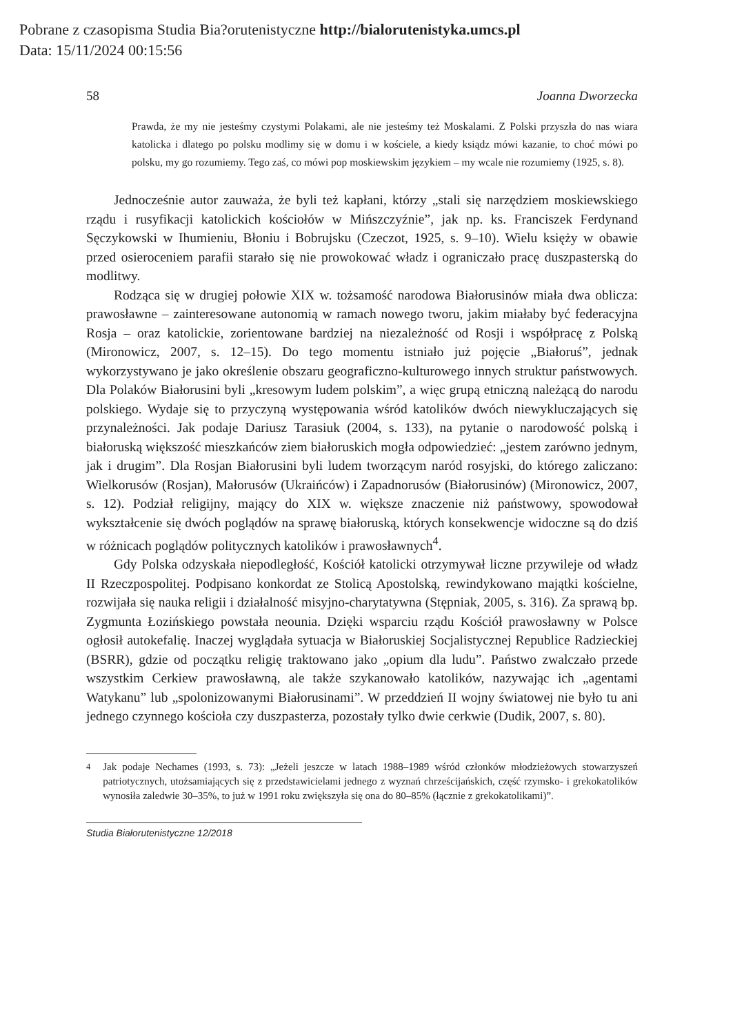Pobrane z czasopisma Studia Bia?orutenistyczne http://bialorutenistyka.umcs.pl
Data: 15/11/2024 00:15:56
58 Joanna Dworzecka
Prawda, że my nie jesteśmy czystymi Polakami, ale nie jesteśmy też Moskalami. Z Polski przyszła do nas wiara katolicka i dlatego po polsku modlimy się w domu i w kościele, a kiedy ksiądz mówi kazanie, to choć mówi po polsku, my go rozumiemy. Tego zaś, co mówi pop moskiewskim językiem – my wcale nie rozumiemy (1925, s. 8).
Jednocześnie autor zauważa, że byli też kapłani, którzy „stali się narzędziem moskiewskiego rządu i rusyfikacji katolickich kościołów w Mińszczyźnie”, jak np. ks. Franciszek Ferdynand Sęczykowski w Ihumieniu, Błoniu i Bobrujsku (Czeczot, 1925, s. 9–10). Wielu księży w obawie przed osieroceniem parafii starało się nie prowokować władz i ograniczało pracę duszpasterską do modlitwy.
Rodząca się w drugiej połowie XIX w. tożsamość narodowa Białorusinów miała dwa oblicza: prawosławne – zainteresowane autonomią w ramach nowego tworu, jakim miałaby być federacyjna Rosja – oraz katolickie, zorientowane bardziej na niezależność od Rosji i współpracę z Polską (Mironowicz, 2007, s. 12–15). Do tego momentu istniało już pojęcie „Białoruś”, jednak wykorzystywano je jako określenie obszaru geograficzno-kulturowego innych struktur państwowych. Dla Polaków Białorusini byli „kresowym ludem polskim”, a więc grupą etniczną należącą do narodu polskiego. Wydaje się to przyczyną występowania wśród katolików dwóch niewykluczających się przynależności. Jak podaje Dariusz Tarasiuk (2004, s. 133), na pytanie o narodowość polską i białoruską większość mieszkańców ziem białoruskich mogła odpowiedzieć: „jestem zarówno jednym, jak i drugim”. Dla Rosjan Białorusini byli ludem tworzącym naród rosyjski, do którego zaliczano: Wielkorusów (Rosjan), Małorusów (Ukraińców) i Zapadnorusów (Białorusinów) (Mironowicz, 2007, s. 12). Podział religijny, mający do XIX w. większe znaczenie niż państwowy, spowodował wykształcenie się dwóch poglądów na sprawę białoruską, których konsekwencje widoczne są do dziś w różnicach poglądów politycznych katolików i prawosławnych<sup>4</sup>.
Gdy Polska odzyskała niepodległość, Kościół katolicki otrzymywał liczne przywileje od władz II Rzeczpospolitej. Podpisano konkordat ze Stolicą Apostolską, rewindykowano majątki kościelne, rozwijała się nauka religii i działalność misyjno-charytatywna (Stępniak, 2005, s. 316). Za sprawą bp. Zygmunta Łozińskiego powstała neounia. Dzięki wsparciu rządu Kościół prawosławny w Polsce ogłosił autokefalię. Inaczej wyglądała sytuacja w Białoruskiej Socjalistycznej Republice Radzieckiej (BSRR), gdzie od początku religię traktowano jako „opium dla ludu”. Państwo zwalczało przede wszystkim Cerkiew prawosławną, ale także szykanowało katolików, nazywając ich „agentami Watykanu” lub „spolonizowanymi Białorusinami”. W przeddzień II wojny światowej nie było tu ani jednego czynnego kościoła czy duszpasterza, pozostały tylko dwie cerkwie (Dudik, 2007, s. 80).
<sup>4</sup> Jak podaje Nechames (1993, s. 73): „Jeżeli jeszcze w latach 1988–1989 wśród członków młodzieżowych stowarzyszeń patriotycznych, utożsamiających się z przedstawicielami jednego z wyznań chrześcijańskich, część rzymsko- i grekokatolików wynosiła zaledwie 30–35%, to już w 1991 roku zwiększyła się ona do 80–85% (łącznie z grekokatolikami)”.
Studia Białorutenistyczne 12/2018